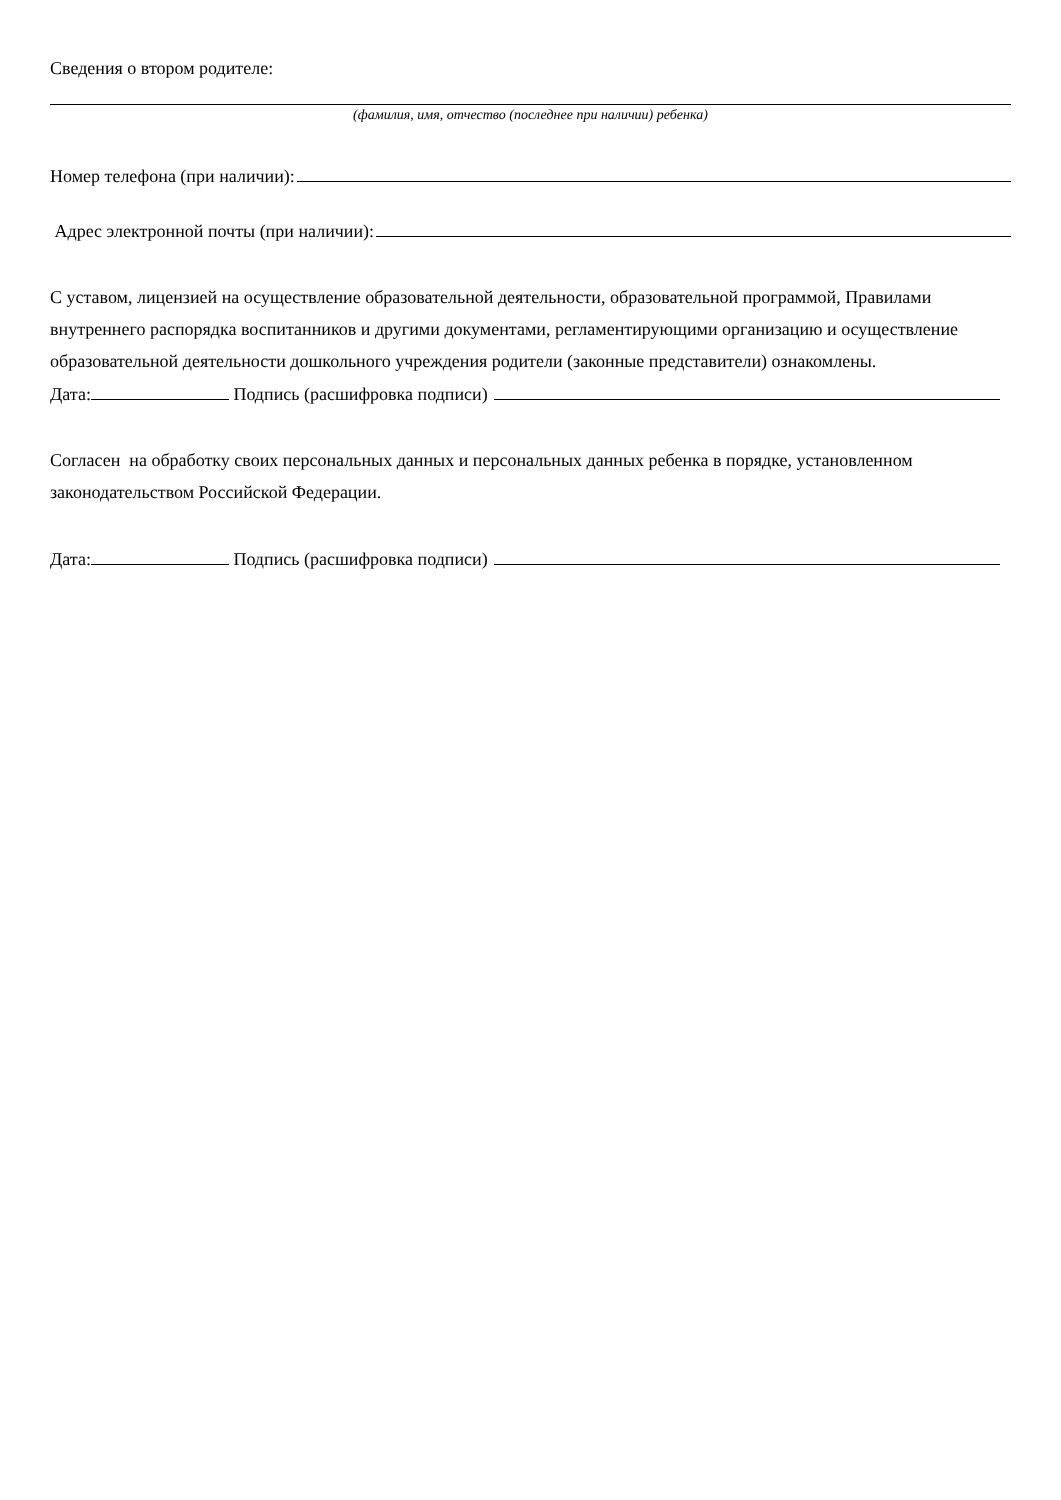Сведения о втором родителе:
(фамилия, имя, отчество (последнее при наличии) ребенка)
Номер телефона (при наличии):
Адрес электронной почты (при наличии):
С уставом, лицензией на осуществление образовательной деятельности, образовательной программой, Правилами внутреннего распорядка воспитанников и другими документами, регламентирующими организацию и осуществление образовательной деятельности дошкольного учреждения родители (законные представители) ознакомлены.
Дата: Подпись (расшифровка подписи)
Согласен на обработку своих персональных данных и персональных данных ребенка в порядке, установленном законодательством Российской Федерации.
Дата: Подпись (расшифровка подписи)